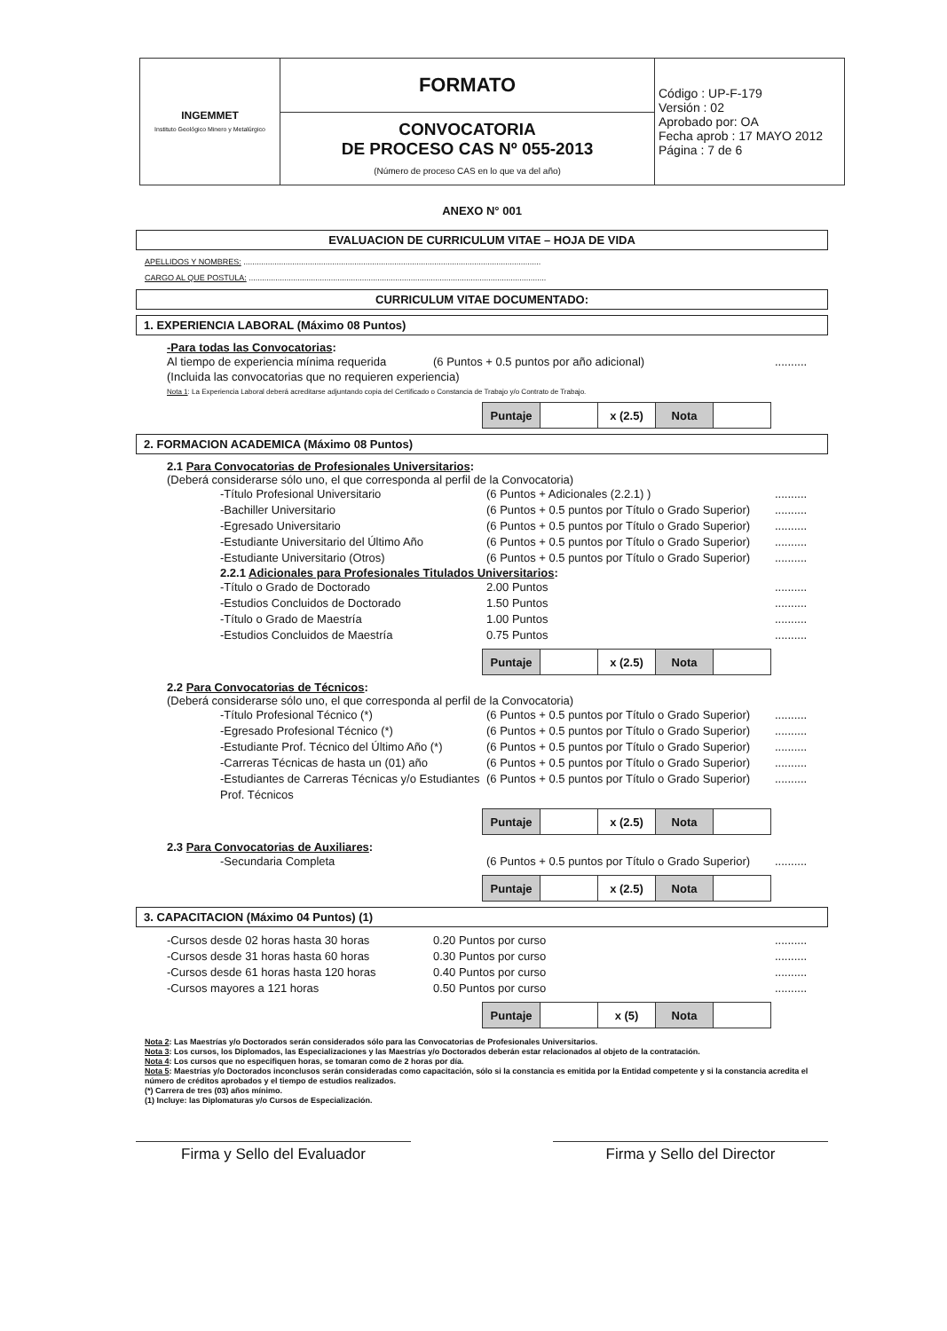| INGEMMET Instituto Geológico Minero y Metalúrgico | FORMATO | Código : UP-F-179 Versión : 02 Aprobado por: OA Fecha aprob : 17 MAYO 2012 Página : 7 de 6 |
| | CONVOCATORIA DE PROCESO CAS Nº 055-2013 (Número de proceso CAS en lo que va del año) | |
ANEXO N° 001
EVALUACION DE CURRICULUM VITAE – HOJA DE VIDA
APELLIDOS Y NOMBRES: ......................................................................................................................................
CARGO AL QUE POSTULA: ......................................................................................................................................
CURRICULUM VITAE DOCUMENTADO:
1. EXPERIENCIA LABORAL (Máximo 08 Puntos)
-Para todas las Convocatorias:
Al tiempo de experiencia mínima requerida (6 Puntos + 0.5 puntos por año adicional)..........
(Incluida las convocatorias que no requieren experiencia)
Nota 1: La Experiencia Laboral deberá acreditarse adjuntando copia del Certificado o Constancia de Trabajo y/o Contrato de Trabajo.
| Puntaje | | x (2.5) | Nota | |
2. FORMACION ACADEMICA (Máximo 08 Puntos)
2.1 Para Convocatorias de Profesionales Universitarios:
(Deberá considerarse sólo uno, el que corresponda al perfil de la Convocatoria)
-Título Profesional Universitario (6 Puntos + Adicionales (2.2.1) )..........
-Bachiller Universitario (6 Puntos + 0.5 puntos por Título o Grado Superior)..........
-Egresado Universitario (6 Puntos + 0.5 puntos por Título o Grado Superior)..........
-Estudiante Universitario del Último Año (6 Puntos + 0.5 puntos por Título o Grado Superior)..........
-Estudiante Universitario (Otros) (6 Puntos + 0.5 puntos por Título o Grado Superior)..........
2.2.1 Adicionales para Profesionales Titulados Universitarios:
-Título o Grado de Doctorado 2.00 Puntos..........
-Estudios Concluidos de Doctorado 1.50 Puntos..........
-Título o Grado de Maestría 1.00 Puntos..........
-Estudios Concluidos de Maestría 0.75 Puntos..........
| Puntaje | | x (2.5) | Nota | |
2.2 Para Convocatorias de Técnicos:
(Deberá considerarse sólo uno, el que corresponda al perfil de la Convocatoria)
-Título Profesional Técnico (*) (6 Puntos + 0.5 puntos por Título o Grado Superior)..........
-Egresado Profesional Técnico (*) (6 Puntos + 0.5 puntos por Título o Grado Superior)..........
-Estudiante Prof. Técnico del Último Año (*) (6 Puntos + 0.5 puntos por Título o Grado Superior)..........
-Carreras Técnicas de hasta un (01) año (6 Puntos + 0.5 puntos por Título o Grado Superior)..........
-Estudiantes de Carreras Técnicas y/o Estudiantes Prof. Técnicos (6 Puntos + 0.5 puntos por Título o Grado Superior)..........
| Puntaje | | x (2.5) | Nota | |
2.3 Para Convocatorias de Auxiliares:
-Secundaria Completa (6 Puntos + 0.5 puntos por Título o Grado Superior)..........
| Puntaje | | x (2.5) | Nota | |
3. CAPACITACION (Máximo 04 Puntos) (1)
-Cursos desde 02 horas hasta 30 horas 0.20 Puntos por curso..........
-Cursos desde 31 horas hasta 60 horas 0.30 Puntos por curso..........
-Cursos desde 61 horas hasta 120 horas 0.40 Puntos por curso..........
-Cursos mayores a 121 horas 0.50 Puntos por curso..........
| Puntaje | | x (5) | Nota | |
Nota 2: Las Maestrías y/o Doctorados serán considerados sólo para las Convocatorias de Profesionales Universitarios.
Nota 3: Los cursos, los Diplomados, las Especializaciones y las Maestrías y/o Doctorados deberán estar relacionados al objeto de la contratación.
Nota 4: Los cursos que no especifiquen horas, se tomaran como de 2 horas por día.
Nota 5: Maestrías y/o Doctorados inconclusos serán consideradas como capacitación, sólo si la constancia es emitida por la Entidad competente y si la constancia acredita el número de créditos aprobados y el tiempo de estudios realizados.
(*) Carrera de tres (03) años mínimo.
(1) Incluye: las Diplomaturas y/o Cursos de Especialización.
Firma y Sello del Evaluador Firma y Sello del Director